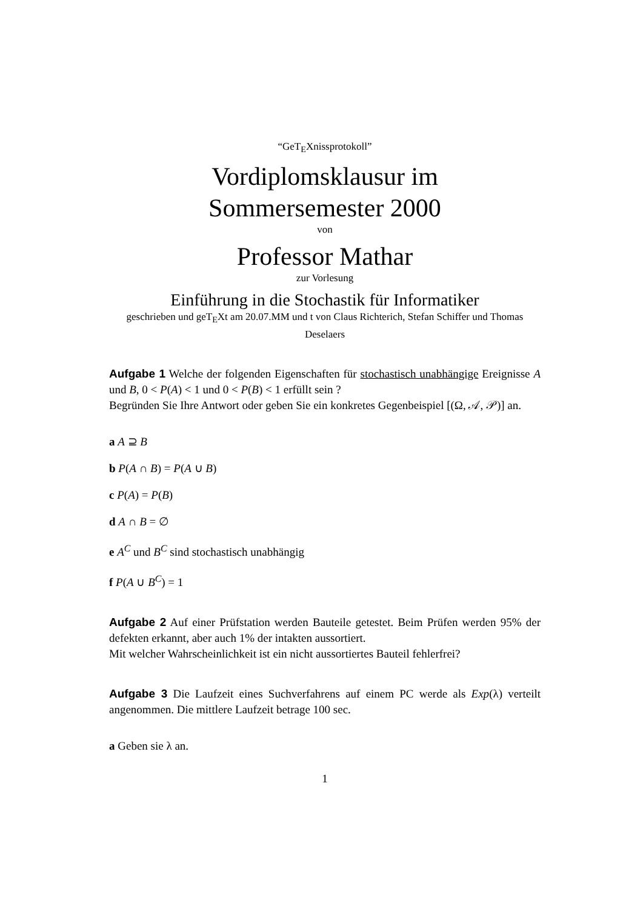“GeT<sub>E</sub>Xnissprotokoll”
Vordiplomsklausur im
Sommersemester 2000
von
Professor Mathar
zur Vorlesung
Einführung in die Stochastik für Informatiker
geschrieben und geT<sub>E</sub>Xt am 20.07.MM und t von Claus Richterich, Stefan Schiffer und Thomas Deselaers
Aufgabe 1 Welche der folgenden Eigenschaften für stochastisch unabhängige Ereignisse A und B, 0 < P(A) < 1 und 0 < P(B) < 1 erfüllt sein ?
Begründen Sie Ihre Antwort oder geben Sie ein konkretes Gegenbeispiel [(Ω, 𝒜, 𝒫)] an.
a A ⊇ B
b P(A ∩ B) = P(A ∪ B)
c P(A) = P(B)
d A ∩ B = ∅
e A<sup>C</sup> und B<sup>C</sup> sind stochastisch unabhängig
f P(A ∪ B<sup>C</sup>) = 1
Aufgabe 2 Auf einer Prüfstation werden Bauteile getestet. Beim Prüfen werden 95% der defekten erkannt, aber auch 1% der intakten aussortiert.
Mit welcher Wahrscheinlichkeit ist ein nicht aussortiertes Bauteil fehlerfrei?
Aufgabe 3 Die Laufzeit eines Suchverfahrens auf einem PC werde als Exp(λ) verteilt angenommen. Die mittlere Laufzeit betrage 100 sec.
a Geben sie λ an.
1